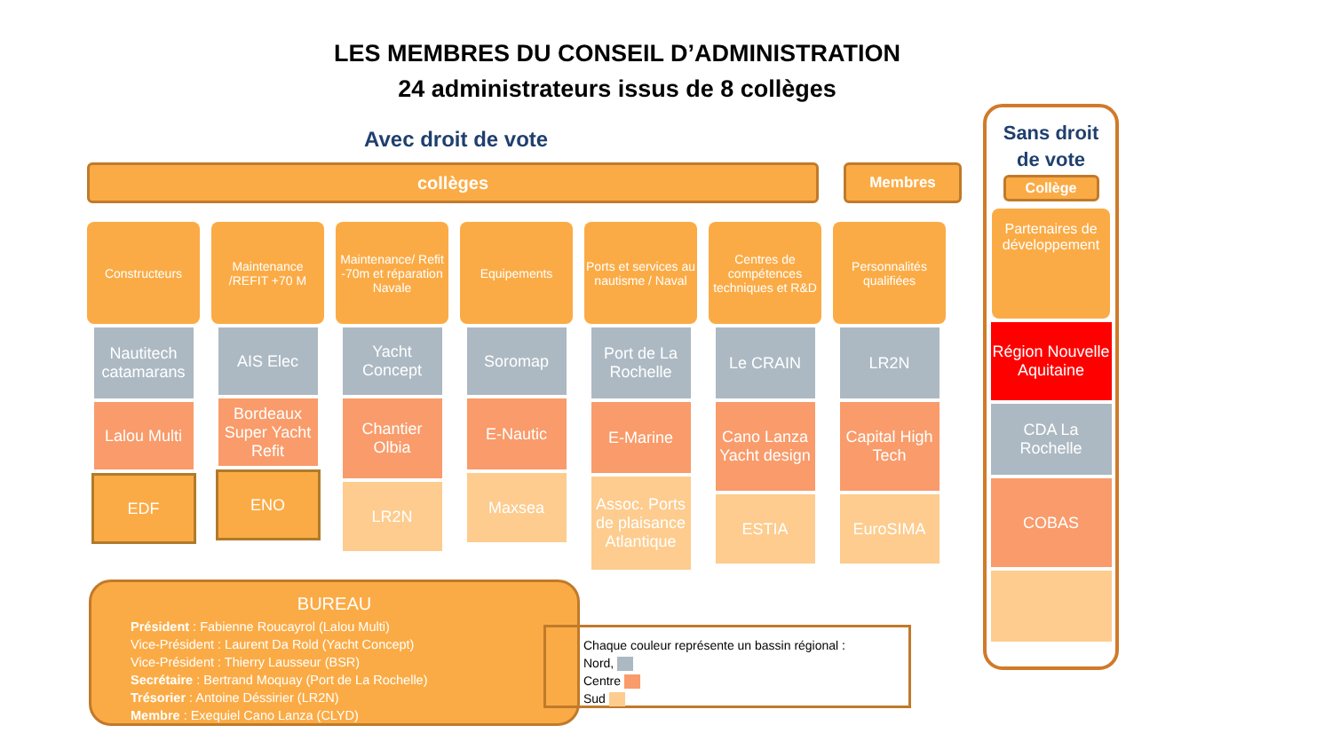LES MEMBRES DU CONSEIL D’ADMINISTRATION
24 administrateurs issus de 8 collèges
Avec droit de vote
collèges Membres
Constructeurs
Nautitech catamarans
Lalou Multi
EDF
Maintenance /REFIT +70 M
AIS Elec
Bordeaux Super Yacht Refit
ENO
Maintenance/ Refit -70m et réparation Navale
Yacht Concept
Chantier Olbia
LR2N
Equipements
Soromap
E-Nautic
Maxsea
Ports et services au nautisme / Naval
Port de La Rochelle
E-Marine
Assoc. Ports de plaisance Atlantique
Centres de compétences techniques et R&D
Le CRAIN
Cano Lanza Yacht design
ESTIA
Personnalités qualifiées
LR2N
Capital High Tech
EuroSIMA
Sans droit
de vote
Collège
Partenaires de développement
Région Nouvelle Aquitaine
CDA La Rochelle
COBAS
BUREAU
Président : Fabienne Roucayrol (Lalou Multi)
Vice-Président : Laurent Da Rold (Yacht Concept)
Vice-Président : Thierry Lausseur (BSR)
Secrétaire : Bertrand Moquay (Port de La Rochelle)
Trésorier : Antoine Déssirier (LR2N)
Membre : Exequiel Cano Lanza (CLYD)
Chaque couleur représente un bassin régional :
Nord,
Centre
Sud